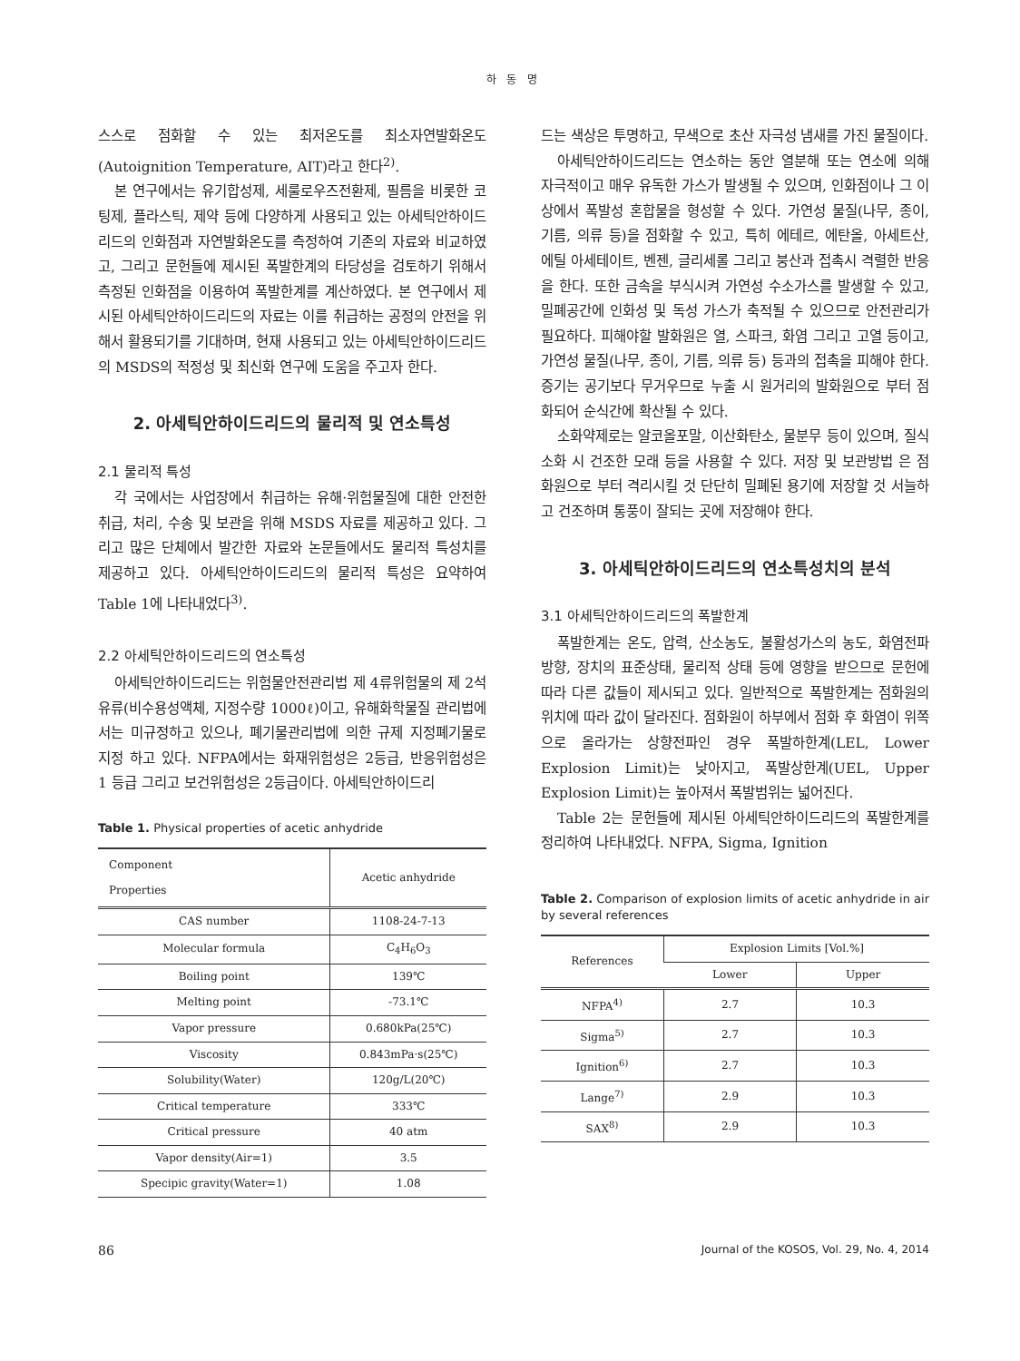하 동 명
스스로 점화할 수 있는 최저온도를 최소자연발화온도(Autoignition Temperature, AIT)라고 한다<sup>2)</sup>.
본 연구에서는 유기합성제, 세룰로우즈전환제, 필름을 비롯한 코팅제, 플라스틱, 제약 등에 다양하게 사용되고 있는 아세틱안하이드리드의 인화점과 자연발화온도를 측정하여 기존의 자료와 비교하였고, 그리고 문헌들에 제시된 폭발한계의 타당성을 검토하기 위해서 측정된 인화점을 이용하여 폭발한계를 계산하였다. 본 연구에서 제시된 아세틱안하이드리드의 자료는 이를 취급하는 공정의 안전을 위해서 활용되기를 기대하며, 현재 사용되고 있는 아세틱안하이드리드의 MSDS의 적정성 및 최신화 연구에 도움을 주고자 한다.
2. 아세틱안하이드리드의 물리적 및 연소특성
2.1 물리적 특성
각 국에서는 사업장에서 취급하는 유해·위험물질에 대한 안전한 취급, 처리, 수송 및 보관을 위해 MSDS 자료를 제공하고 있다. 그리고 많은 단체에서 발간한 자료와 논문들에서도 물리적 특성치를 제공하고 있다. 아세틱안하이드리드의 물리적 특성은 요약하여 Table 1에 나타내었다<sup>3)</sup>.
2.2 아세틱안하이드리드의 연소특성
아세틱안하이드리드는 위험물안전관리법 제 4류위험물의 제 2석유류(비수용성액체, 지정수량 1000ℓ)이고, 유해화학물질 관리법에서는 미규정하고 있으나, 폐기물관리법에 의한 규제 지정폐기물로 지정 하고 있다. NFPA에서는 화재위험성은 2등급, 반응위험성은 1 등급 그리고 보건위험성은 2등급이다. 아세틱안하이드리
Table 1. Physical properties of acetic anhydride
| Component Properties | Acetic anhydride |
| --- | --- |
| CAS number | 1108-24-7-13 |
| Molecular formula | C<sub>4</sub>H<sub>6</sub>O<sub>3</sub> |
| Boiling point | 139℃ |
| Melting point | -73.1℃ |
| Vapor pressure | 0.680kPa(25℃) |
| Viscosity | 0.843mPa·s(25℃) |
| Solubility(Water) | 120g/L(20℃) |
| Critical temperature | 333℃ |
| Critical pressure | 40 atm |
| Vapor density(Air=1) | 3.5 |
| Specipic gravity(Water=1) | 1.08 |
드는 색상은 투명하고, 무색으로 초산 자극성 냄새를 가진 물질이다.
아세틱안하이드리드는 연소하는 동안 열분해 또는 연소에 의해 자극적이고 매우 유독한 가스가 발생될 수 있으며, 인화점이나 그 이상에서 폭발성 혼합물을 형성할 수 있다. 가연성 물질(나무, 종이, 기름, 의류 등)을 점화할 수 있고, 특히 에테르, 에탄올, 아세트산, 에틸 아세테이트, 벤젠, 글리세롤 그리고 붕산과 접촉시 격렬한 반응을 한다. 또한 금속을 부식시켜 가연성 수소가스를 발생할 수 있고, 밀폐공간에 인화성 및 독성 가스가 축적될 수 있으므로 안전관리가 필요하다. 피해야할 발화원은 열, 스파크, 화염 그리고 고열 등이고, 가연성 물질(나무, 종이, 기름, 의류 등) 등과의 접촉을 피해야 한다. 증기는 공기보다 무거우므로 누출 시 원거리의 발화원으로 부터 점화되어 순식간에 확산될 수 있다.
소화약제로는 알코올포말, 이산화탄소, 물분무 등이 있으며, 질식 소화 시 건조한 모래 등을 사용할 수 있다. 저장 및 보관방법 은 점화원으로 부터 격리시킬 것 단단히 밀폐된 용기에 저장할 것 서늘하고 건조하며 통풍이 잘되는 곳에 저장해야 한다.
3. 아세틱안하이드리드의 연소특성치의 분석
3.1 아세틱안하이드리드의 폭발한계
폭발한계는 온도, 압력, 산소농도, 불활성가스의 농도, 화염전파 방향, 장치의 표준상태, 물리적 상태 등에 영향을 받으므로 문헌에 따라 다른 값들이 제시되고 있다. 일반적으로 폭발한계는 점화원의 위치에 따라 값이 달라진다. 점화원이 하부에서 점화 후 화염이 위쪽으로 올라가는 상향전파인 경우 폭발하한계(LEL, Lower Explosion Limit)는 낮아지고, 폭발상한계(UEL, Upper Explosion Limit)는 높아져서 폭발범위는 넓어진다.
Table 2는 문헌들에 제시된 아세틱안하이드리드의 폭발한계를 정리하여 나타내었다. NFPA, Sigma, Ignition
Table 2. Comparison of explosion limits of acetic anhydride in air by several references
| References | Explosion Limits [Vol.%] | |
| --- | --- | --- |
| | Lower | Upper |
| NFPA<sup>4)</sup> | 2.7 | 10.3 |
| Sigma<sup>5)</sup> | 2.7 | 10.3 |
| Ignition<sup>6)</sup> | 2.7 | 10.3 |
| Lange<sup>7)</sup> | 2.9 | 10.3 |
| SAX<sup>8)</sup> | 2.9 | 10.3 |
86 Journal of the KOSOS, Vol. 29, No. 4, 2014